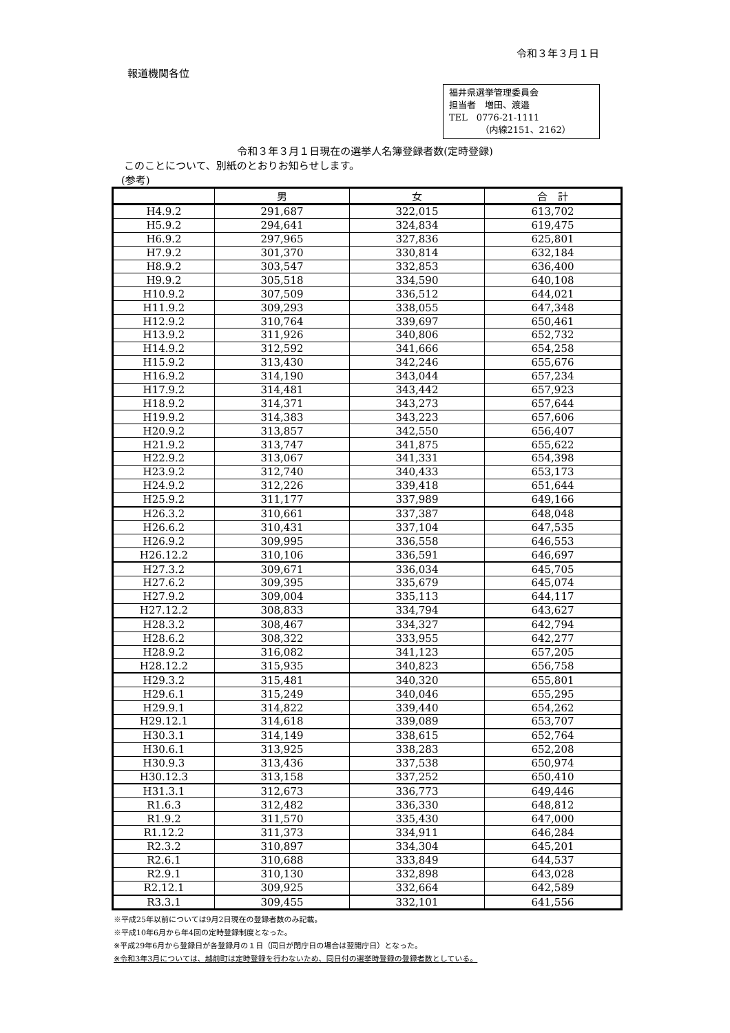令和３年３月１日
報道機関各位
福井県選挙管理委員会
担当者　増田、渡邉
TEL　0776-21-1111
　　　　（内線2151、2162）
令和３年３月１日現在の選挙人名簿登録者数(定時登録)
このことについて、別紙のとおりお知らせします。
(参考)
| | 男 | 女 | 合 計 |
| --- | --- | --- | --- |
| H4.9.2 | 291,687 | 322,015 | 613,702 |
| H5.9.2 | 294,641 | 324,834 | 619,475 |
| H6.9.2 | 297,965 | 327,836 | 625,801 |
| H7.9.2 | 301,370 | 330,814 | 632,184 |
| H8.9.2 | 303,547 | 332,853 | 636,400 |
| H9.9.2 | 305,518 | 334,590 | 640,108 |
| H10.9.2 | 307,509 | 336,512 | 644,021 |
| H11.9.2 | 309,293 | 338,055 | 647,348 |
| H12.9.2 | 310,764 | 339,697 | 650,461 |
| H13.9.2 | 311,926 | 340,806 | 652,732 |
| H14.9.2 | 312,592 | 341,666 | 654,258 |
| H15.9.2 | 313,430 | 342,246 | 655,676 |
| H16.9.2 | 314,190 | 343,044 | 657,234 |
| H17.9.2 | 314,481 | 343,442 | 657,923 |
| H18.9.2 | 314,371 | 343,273 | 657,644 |
| H19.9.2 | 314,383 | 343,223 | 657,606 |
| H20.9.2 | 313,857 | 342,550 | 656,407 |
| H21.9.2 | 313,747 | 341,875 | 655,622 |
| H22.9.2 | 313,067 | 341,331 | 654,398 |
| H23.9.2 | 312,740 | 340,433 | 653,173 |
| H24.9.2 | 312,226 | 339,418 | 651,644 |
| H25.9.2 | 311,177 | 337,989 | 649,166 |
| H26.3.2 | 310,661 | 337,387 | 648,048 |
| H26.6.2 | 310,431 | 337,104 | 647,535 |
| H26.9.2 | 309,995 | 336,558 | 646,553 |
| H26.12.2 | 310,106 | 336,591 | 646,697 |
| H27.3.2 | 309,671 | 336,034 | 645,705 |
| H27.6.2 | 309,395 | 335,679 | 645,074 |
| H27.9.2 | 309,004 | 335,113 | 644,117 |
| H27.12.2 | 308,833 | 334,794 | 643,627 |
| H28.3.2 | 308,467 | 334,327 | 642,794 |
| H28.6.2 | 308,322 | 333,955 | 642,277 |
| H28.9.2 | 316,082 | 341,123 | 657,205 |
| H28.12.2 | 315,935 | 340,823 | 656,758 |
| H29.3.2 | 315,481 | 340,320 | 655,801 |
| H29.6.1 | 315,249 | 340,046 | 655,295 |
| H29.9.1 | 314,822 | 339,440 | 654,262 |
| H29.12.1 | 314,618 | 339,089 | 653,707 |
| H30.3.1 | 314,149 | 338,615 | 652,764 |
| H30.6.1 | 313,925 | 338,283 | 652,208 |
| H30.9.3 | 313,436 | 337,538 | 650,974 |
| H30.12.3 | 313,158 | 337,252 | 650,410 |
| H31.3.1 | 312,673 | 336,773 | 649,446 |
| R1.6.3 | 312,482 | 336,330 | 648,812 |
| R1.9.2 | 311,570 | 335,430 | 647,000 |
| R1.12.2 | 311,373 | 334,911 | 646,284 |
| R2.3.2 | 310,897 | 334,304 | 645,201 |
| R2.6.1 | 310,688 | 333,849 | 644,537 |
| R2.9.1 | 310,130 | 332,898 | 643,028 |
| R2.12.1 | 309,925 | 332,664 | 642,589 |
| R3.3.1 | 309,455 | 332,101 | 641,556 |
※平成25年以前については9月2日現在の登録者数のみ記載。
※平成10年6月から年4回の定時登録制度となった。
※平成29年6月から登録日が各登録月の１日（同日が閉庁日の場合は翌開庁日）となった。
※令和3年3月については、越前町は定時登録を行わないため、同日付の選挙時登録の登録者数としている。